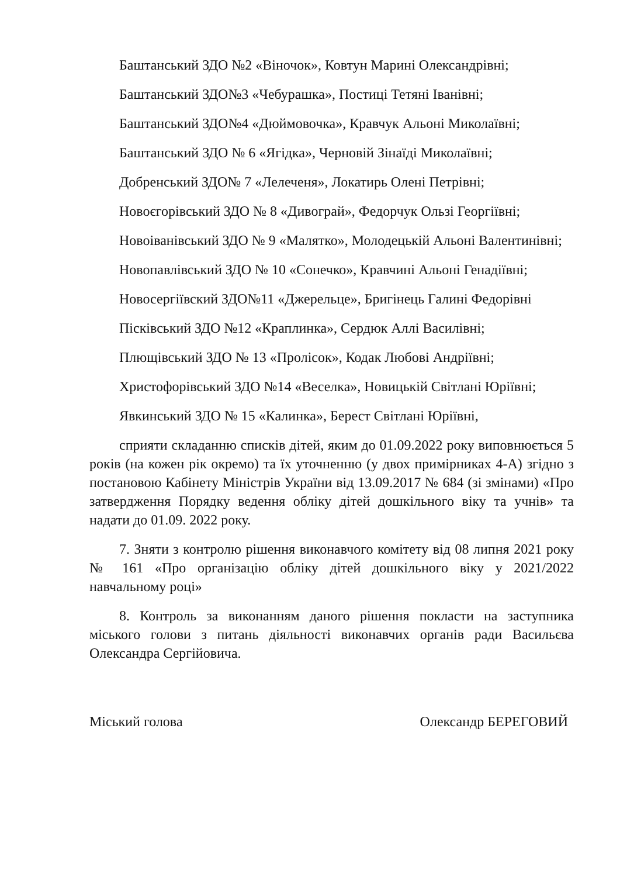Баштанський ЗДО №2 «Віночок», Ковтун Марині Олександрівні;
Баштанський ЗДО№3 «Чебурашка», Постиці Тетяні Іванівні;
Баштанський ЗДО№4 «Дюймовочка», Кравчук Альоні Миколаївні;
Баштанський ЗДО № 6 «Ягідка», Черновій Зінаїді Миколаївні;
Добренський ЗДО№ 7 «Лелеченя», Локатирь Олені Петрівні;
Новоєгорівський ЗДО № 8 «Дивограй», Федорчук Ользі Георгіївні;
Новоіванівський ЗДО № 9 «Малятко», Молодецькій Альоні Валентинівні;
Новопавлівський ЗДО № 10 «Сонечко», Кравчині Альоні Генадіївні;
Новосергіївский ЗДО№11 «Джерельце», Бригінець Галині Федорівні
Пісківський ЗДО №12 «Краплинка», Сердюк Аллі Василівні;
Плющівський ЗДО № 13 «Пролісок», Кодак Любові Андріївні;
Христофорівський ЗДО №14 «Веселка», Новицькій Світлані Юріївні;
Явкинський ЗДО № 15 «Калинка», Берест Світлані Юріївні,
сприяти складанню списків дітей, яким до 01.09.2022 року виповнюється 5 років (на кожен рік окремо) та їх уточненню (у двох примірниках 4-А) згідно з постановою Кабінету Міністрів України від 13.09.2017 № 684 (зі змінами) «Про затвердження Порядку ведення обліку дітей дошкільного віку та учнів» та надати до 01.09. 2022 року.
7. Зняти з контролю рішення виконавчого комітету від 08 липня 2021 року № 161 «Про організацію обліку дітей дошкільного віку у 2021/2022 навчальному році»
8. Контроль за виконанням даного рішення покласти на заступника міського голови з питань діяльності виконавчих органів ради Васильєва Олександра Сергійовича.
Міський голова Олександр БЕРЕГОВИЙ